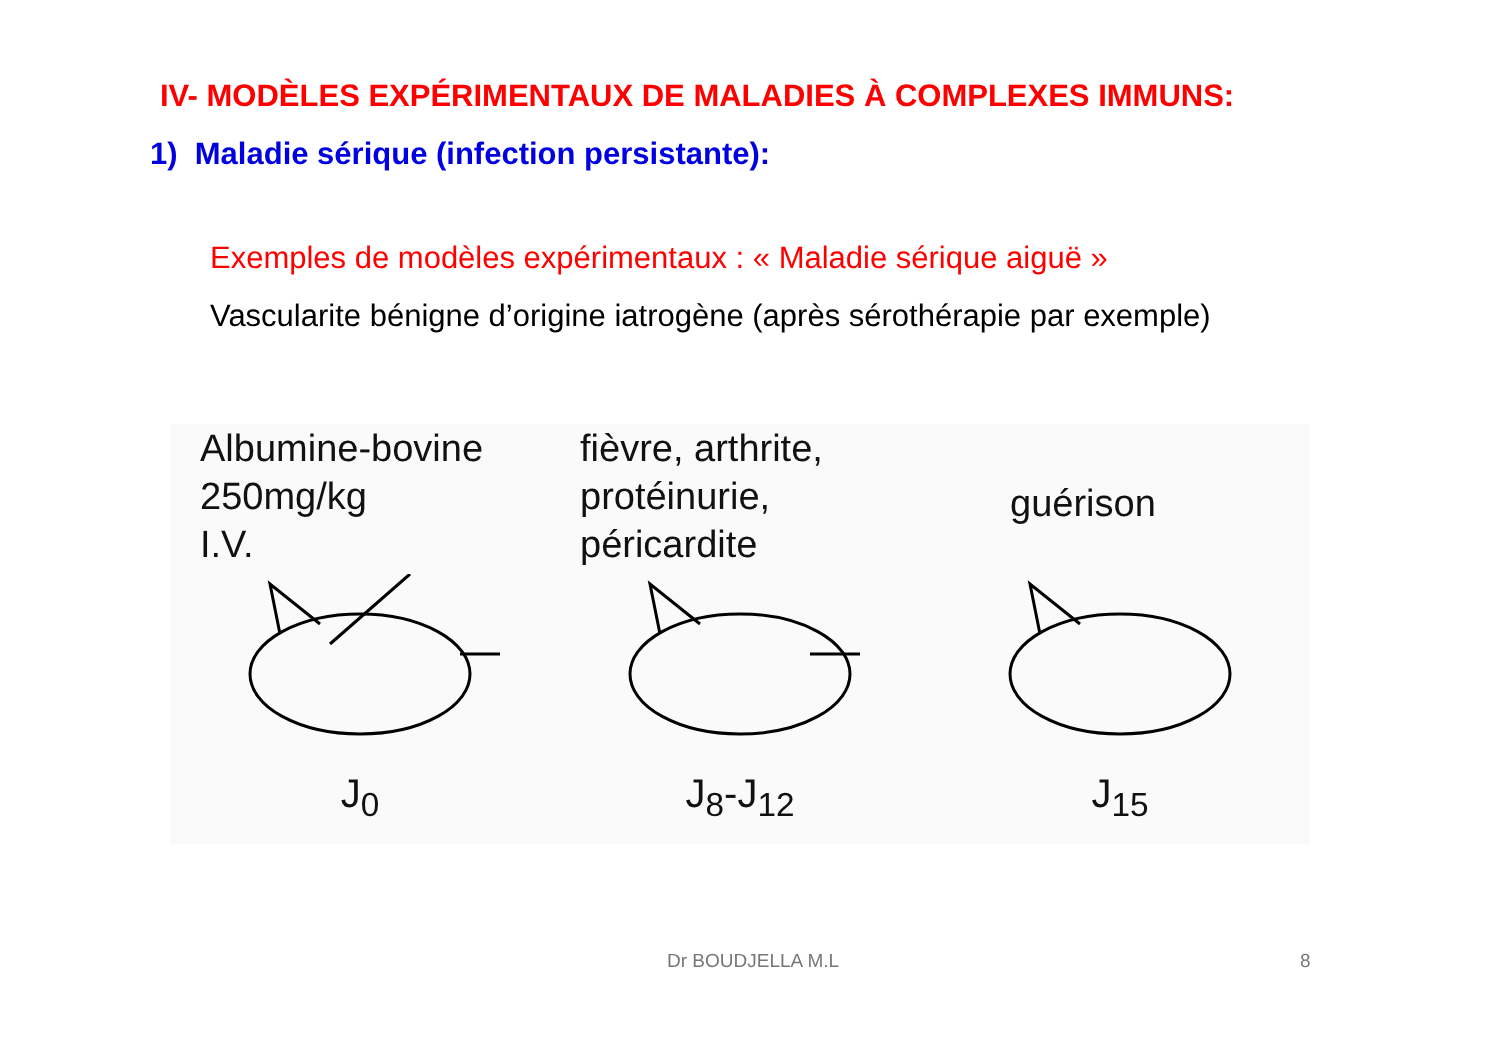IV- MODÈLES EXPÉRIMENTAUX DE MALADIES À COMPLEXES IMMUNS:
1) Maladie sérique (infection persistante):
Exemples de modèles expérimentaux : « Maladie sérique aiguë »
Vascularite bénigne d’origine iatrogène (après sérothérapie par exemple)
Albumine-bovine
250mg/kg
I.V.
J<sub>0</sub>
fièvre, arthrite,
protéinurie,
péricardite
J<sub>8</sub>-J<sub>12</sub>
guérison
J<sub>15</sub>
Dr BOUDJELLA M.L 8